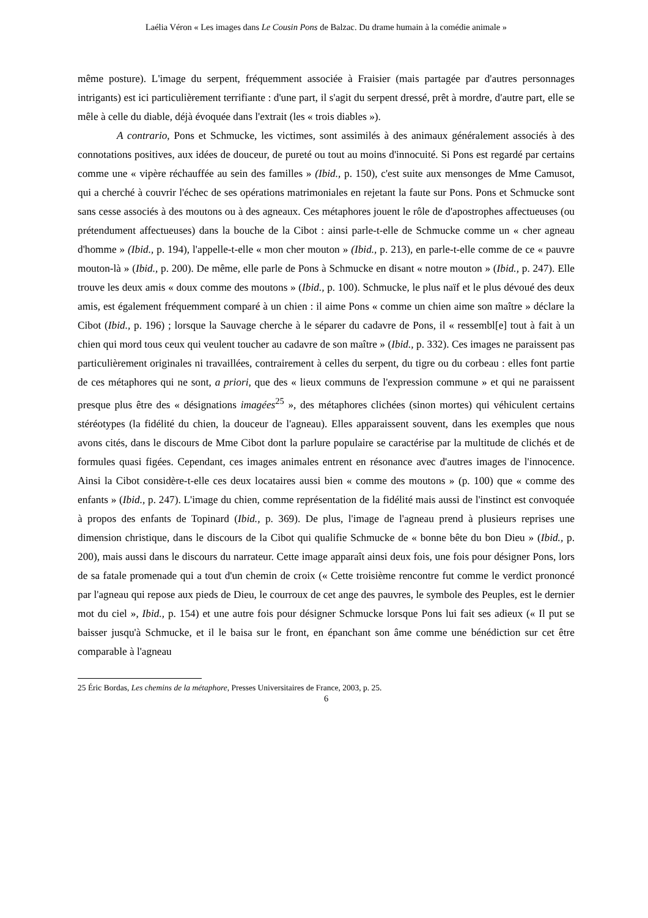Laélia Véron « Les images dans Le Cousin Pons de Balzac. Du drame humain à la comédie animale »
même posture). L'image du serpent, fréquemment associée à Fraisier (mais partagée par d'autres personnages intrigants) est ici particulièrement terrifiante : d'une part, il s'agit du serpent dressé, prêt à mordre, d'autre part, elle se mêle à celle du diable, déjà évoquée dans l'extrait (les « trois diables »).
A contrario, Pons et Schmucke, les victimes, sont assimilés à des animaux généralement associés à des connotations positives, aux idées de douceur, de pureté ou tout au moins d'innocuité. Si Pons est regardé par certains comme une « vipère réchauffée au sein des familles » (Ibid., p. 150), c'est suite aux mensonges de Mme Camusot, qui a cherché à couvrir l'échec de ses opérations matrimoniales en rejetant la faute sur Pons. Pons et Schmucke sont sans cesse associés à des moutons ou à des agneaux. Ces métaphores jouent le rôle de d'apostrophes affectueuses (ou prétendument affectueuses) dans la bouche de la Cibot : ainsi parle-t-elle de Schmucke comme un « cher agneau d'homme » (Ibid., p. 194), l'appelle-t-elle « mon cher mouton » (Ibid., p. 213), en parle-t-elle comme de ce « pauvre mouton-là » (Ibid., p. 200). De même, elle parle de Pons à Schmucke en disant « notre mouton » (Ibid., p. 247). Elle trouve les deux amis « doux comme des moutons » (Ibid., p. 100). Schmucke, le plus naïf et le plus dévoué des deux amis, est également fréquemment comparé à un chien : il aime Pons « comme un chien aime son maître » déclare la Cibot (Ibid., p. 196) ; lorsque la Sauvage cherche à le séparer du cadavre de Pons, il « ressembl[e] tout à fait à un chien qui mord tous ceux qui veulent toucher au cadavre de son maître » (Ibid., p. 332). Ces images ne paraissent pas particulièrement originales ni travaillées, contrairement à celles du serpent, du tigre ou du corbeau : elles font partie de ces métaphores qui ne sont, a priori, que des « lieux communs de l'expression commune » et qui ne paraissent presque plus être des « désignations imagées<sup>25</sup> », des métaphores clichées (sinon mortes) qui véhiculent certains stéréotypes (la fidélité du chien, la douceur de l'agneau). Elles apparaissent souvent, dans les exemples que nous avons cités, dans le discours de Mme Cibot dont la parlure populaire se caractérise par la multitude de clichés et de formules quasi figées. Cependant, ces images animales entrent en résonance avec d'autres images de l'innocence. Ainsi la Cibot considère-t-elle ces deux locataires aussi bien « comme des moutons » (p. 100) que « comme des enfants » (Ibid., p. 247). L'image du chien, comme représentation de la fidélité mais aussi de l'instinct est convoquée à propos des enfants de Topinard (Ibid., p. 369). De plus, l'image de l'agneau prend à plusieurs reprises une dimension christique, dans le discours de la Cibot qui qualifie Schmucke de « bonne bête du bon Dieu » (Ibid., p. 200), mais aussi dans le discours du narrateur. Cette image apparaît ainsi deux fois, une fois pour désigner Pons, lors de sa fatale promenade qui a tout d'un chemin de croix (« Cette troisième rencontre fut comme le verdict prononcé par l'agneau qui repose aux pieds de Dieu, le courroux de cet ange des pauvres, le symbole des Peuples, est le dernier mot du ciel », Ibid., p. 154) et une autre fois pour désigner Schmucke lorsque Pons lui fait ses adieux (« Il put se baisser jusqu'à Schmucke, et il le baisa sur le front, en épanchant son âme comme une bénédiction sur cet être comparable à l'agneau
25 Éric Bordas, Les chemins de la métaphore, Presses Universitaires de France, 2003, p. 25.
6